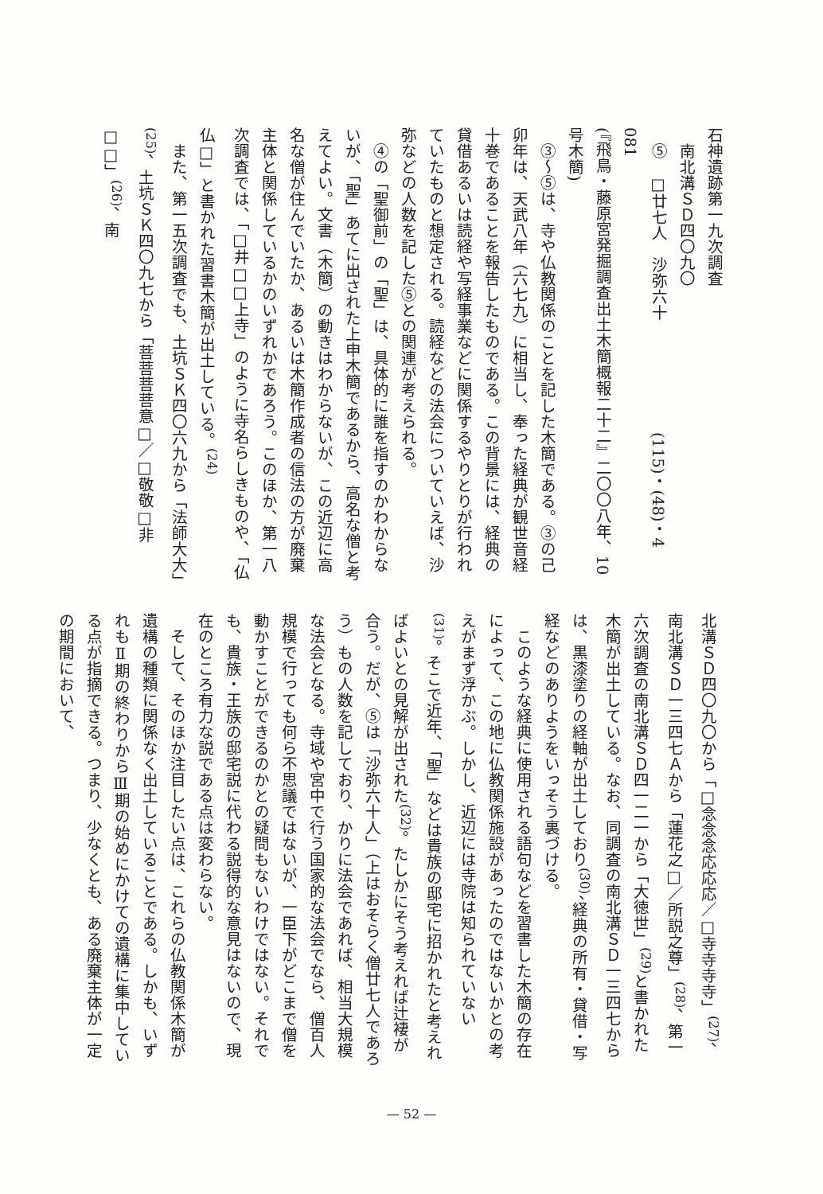石神遺跡第一九次調査
　南北溝ＳＤ四〇九〇
　⑤　□廿七人　沙弥六十　　　　　　　(115)・(48)・4　081
(『飛鳥・藤原宮発掘調査出土木簡概報二十二』二〇〇八年、10号木簡)
　③〜⑤は、寺や仏教関係のことを記した木簡である。③の己卯年は、天武八年（六七九）に相当し、奉った経典が観世音経十巻であることを報告したものである。この背景には、経典の貸借あるいは読経や写経事業などに関係するやりとりが行われていたものと想定される。読経などの法会についていえば、沙弥などの人数を記した⑤との関連が考えられる。
　④の「聖御前」の「聖」は、具体的に誰を指すのかわからないが、「聖」あてに出された上申木簡であるから、高名な僧と考えてよい。文書（木簡）の動きはわからないが、この近辺に高名な僧が住んでいたか、あるいは木簡作成者の信法の方が廃棄主体と関係しているかのいずれかであろう。このほか、第一八次調査では、「□井□□上寺」のように寺名らしきものや、「仏仏□」と書かれた習書木簡が出土している。<sup>(24)</sup>
　また、第一五次調査でも、土坑ＳＫ四〇六九から「法師大大」<sup>(25)</sup>、土坑ＳＫ四〇九七から「菩菩菩菩意□／□敬敬□非□□」<sup>(26)</sup>、南
北溝ＳＤ四〇九〇から「□念念念応応応／□寺寺寺寺」<sup>(27)</sup>、南北溝ＳＤ一三四七Ａから「蓮花之□／所説之尊」<sup>(28)</sup>、第一六次調査の南北溝ＳＤ四一二一から「大徳世」<sup>(29)</sup>と書かれた木簡が出土している。なお、同調査の南北溝ＳＤ一三四七からは、黒漆塗りの経軸が出土しており<sup>(30)</sup>、経典の所有・貸借・写経などのありようをいっそう裏づける。
　このような経典に使用される語句などを習書した木簡の存在によって、この地に仏教関係施設があったのではないかとの考えがまず浮かぶ。しかし、近辺には寺院は知られていない<sup>(31)</sup>。そこで近年、「聖」などは貴族の邸宅に招かれたと考えればよいとの見解が出された<sup>(32)</sup>。たしかにそう考えれば辻褄が合う。だが、⑤は「沙弥六十人」（上はおそらく僧廿七人であろう）もの人数を記しており、かりに法会であれば、相当大規模な法会となる。寺域や宮中で行う国家的な法会でなら、僧百人規模で行っても何ら不思議ではないが、一臣下がどこまで僧を動かすことができるのかとの疑問もないわけではない。それでも、貴族・王族の邸宅説に代わる説得的な意見はないので、現在のところ有力な説である点は変わらない。
　そして、そのほか注目したい点は、これらの仏教関係木簡が遺構の種類に関係なく出土していることである。しかも、いずれもⅡ期の終わりからⅢ期の始めにかけての遺構に集中している点が指摘できる。つまり、少なくとも、ある廃棄主体が一定の期間において、
— 52 —